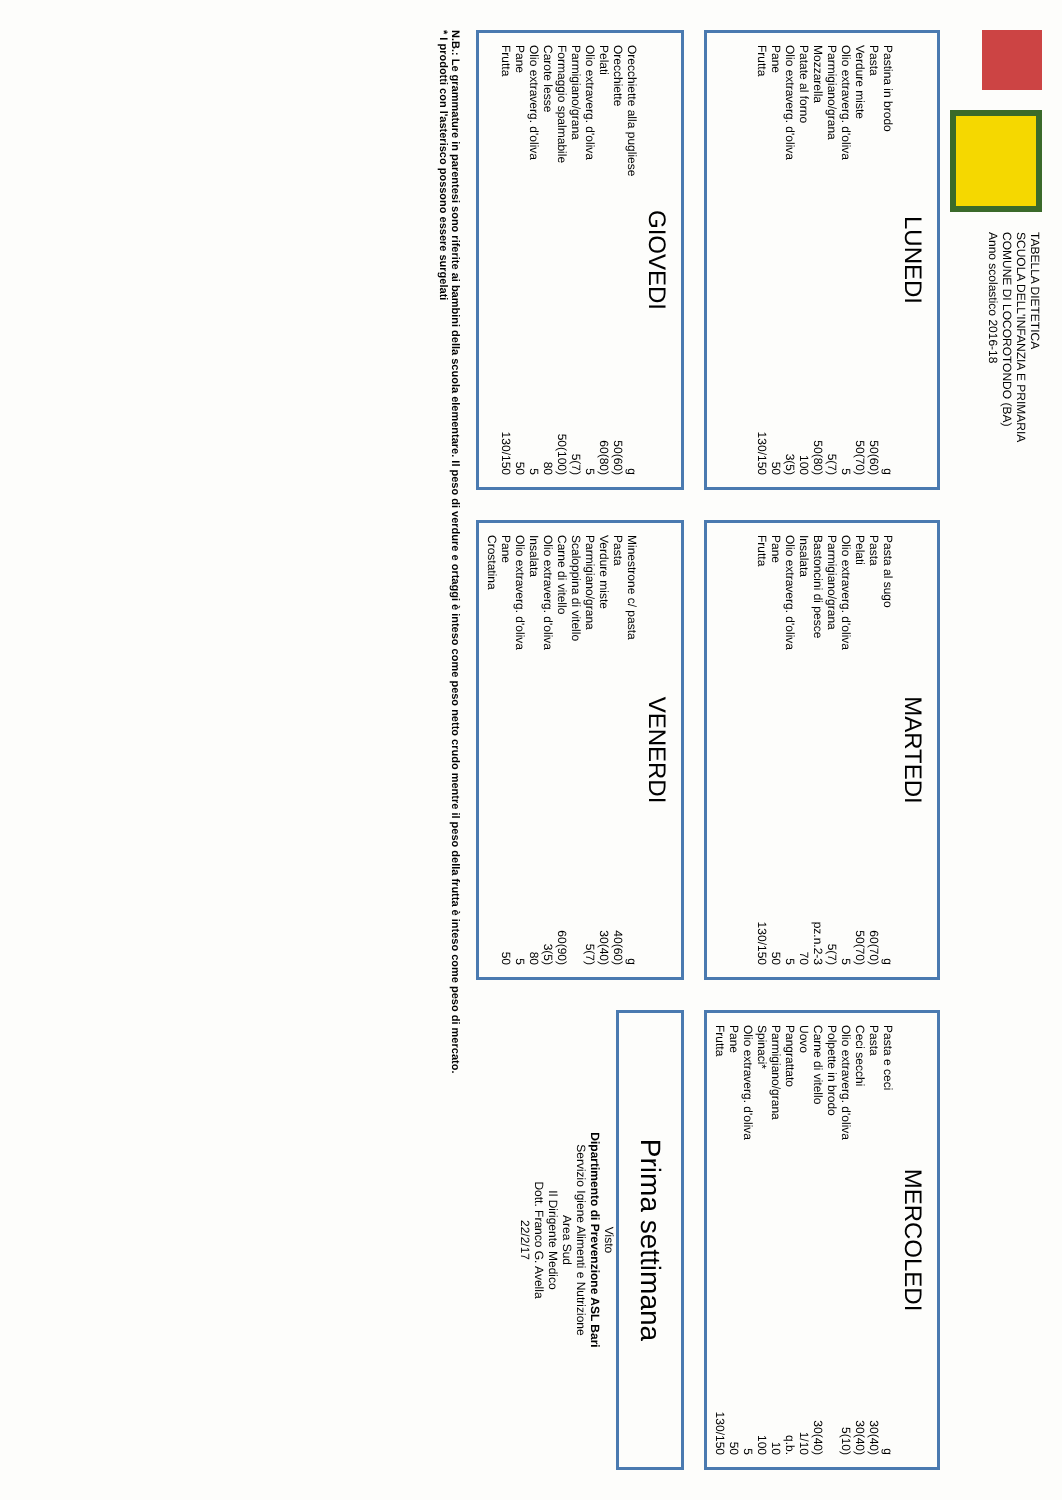TABELLA DIETETICA
SCUOLA DELL'INFANZIA E PRIMARIA
COMUNE DI LOCOROTONDO (BA)
Anno scolastico 2016-18
LUNEDI
| Pastina in brodo | g |
| Pasta | 50(60) |
| Verdure miste | 50(70) |
| Olio extraverg. d'oliva | 5 |
| Parmigiano/grana | 5(7) |
| Mozzarella | 50(80) |
| Patate al forno | 100 |
| Olio extraverg. d'oliva | 3(5) |
| Pane | 50 |
| Frutta | 130/150 |
MARTEDI
| Pasta al sugo | g |
| Pasta | 60(70) |
| Pelati | 50(70) |
| Olio extraverg. d'oliva | 5 |
| Parmigiano/grana | 5(7) |
| Bastoncini di pesce | pz.n.2-3 |
| Insalata | 70 |
| Olio extraverg. d'oliva | 5 |
| Pane | 50 |
| Frutta | 130/150 |
MERCOLEDI
| Pasta e ceci | g |
| Pasta | 30(40) |
| Ceci secchi | 30(40) |
| Olio extraverg. d'oliva | 5(10) |
| Polpette in brodo | |
| Carne di vitello | 30(40) |
| Uovo | 1/10 |
| Pangrattato | q.b. |
| Parmigiano/grana | 10 |
| Spinaci* | 100 |
| Olio extraverg. d'oliva | 5 |
| Pane | 50 |
| Frutta | 130/150 |
GIOVEDI
| Orecchiette alla pugliese | g |
| Orecchiette | 50(60) |
| Pelati | 60(80) |
| Olio extraverg. d'oliva | 5 |
| Parmigiano/grana | 5(7) |
| Formaggio spalmabile | 50(100) |
| Carote lesse | 80 |
| Olio extraverg. d'oliva | 5 |
| Pane | 50 |
| Frutta | 130/150 |
VENERDI
| Minestrone c/ pasta | g |
| Pasta | 40(60) |
| Verdure miste | 30(40) |
| Parmigiano/grana | 5(7) |
| Scaloppina di vitello | |
| Carne di vitello | 60(90) |
| Olio extraverg. d'oliva | 3(5) |
| Insalata | 80 |
| Olio extraverg. d'oliva | 5 |
| Pane | 50 |
| Crostatina | |
Prima settimana
Visto
Dipartimento di Prevenzione ASL Bari
Servizio Igiene Alimenti e Nutrizione
Area Sud
Il Dirigente Medico
Dott. Franco G. Avella
22/2/17
N.B.: Le grammature in parentesi sono riferite ai bambini della scuola elementare. Il peso di verdure e ortaggi è inteso come peso netto crudo mentre il peso della frutta è inteso come peso di mercato.
* I prodotti con l'asterisco possono essere surgelati